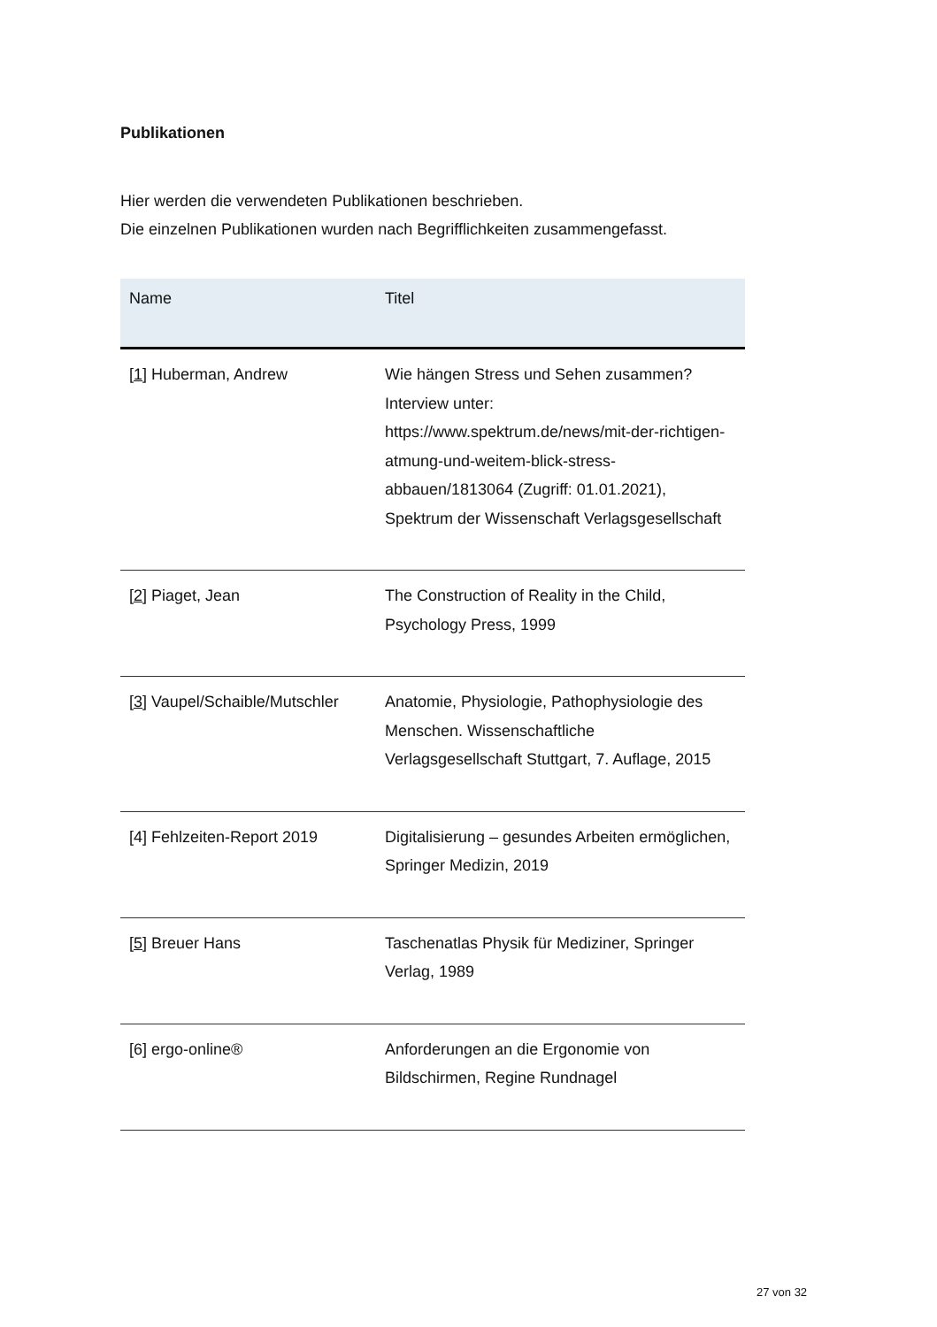Publikationen
Hier werden die verwendeten Publikationen beschrieben.
Die einzelnen Publikationen wurden nach Begrifflichkeiten zusammengefasst.
| Name | Titel |
| --- | --- |
| [1] Huberman, Andrew | Wie hängen Stress und Sehen zusammen? Interview unter: https://www.spektrum.de/news/mit-der-richtigen-atmung-und-weitem-blick-stress-abbauen/1813064 (Zugriff: 01.01.2021), Spektrum der Wissenschaft Verlagsgesellschaft |
| [2] Piaget, Jean | The Construction of Reality in the Child, Psychology Press, 1999 |
| [3] Vaupel/Schaible/Mutschler | Anatomie, Physiologie, Pathophysiologie des Menschen. Wissenschaftliche Verlagsgesellschaft Stuttgart, 7. Auflage, 2015 |
| [4] Fehlzeiten-Report 2019 | Digitalisierung – gesundes Arbeiten ermöglichen, Springer Medizin, 2019 |
| [5] Breuer Hans | Taschenatlas Physik für Mediziner, Springer Verlag, 1989 |
| [6] ergo-online® | Anforderungen an die Ergonomie von Bildschirmen, Regine Rundnagel |
27 von 32